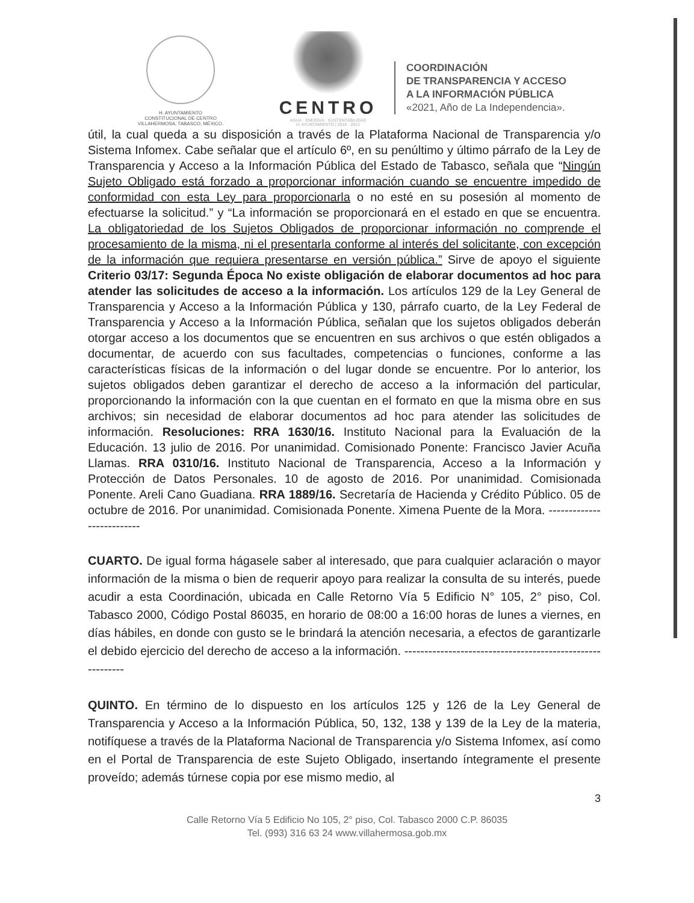H. AYUNTAMIENTO
CONSTITUCIONAL DE CENTRO
VILLAHERMOSA, TABASCO, MÉXICO.
CENTRO
AGUA · ENERGÍA · SUSTENTABILIDAD
H. AYUNTAMIENTO | 2018 · 2021
COORDINACIÓN
DE TRANSPARENCIA Y ACCESO
A LA INFORMACIÓN PÚBLICA
«2021, Año de La Independencia».
útil, la cual queda a su disposición a través de la Plataforma Nacional de Transparencia y/o Sistema Infomex. Cabe señalar que el artículo 6º, en su penúltimo y último párrafo de la Ley de Transparencia y Acceso a la Información Pública del Estado de Tabasco, señala que “Ningún Sujeto Obligado está forzado a proporcionar información cuando se encuentre impedido de conformidad con esta Ley para proporcionarla o no esté en su posesión al momento de efectuarse la solicitud.” y “La información se proporcionará en el estado en que se encuentra. La obligatoriedad de los Sujetos Obligados de proporcionar información no comprende el procesamiento de la misma, ni el presentarla conforme al interés del solicitante, con excepción de la información que requiera presentarse en versión pública.” Sirve de apoyo el siguiente Criterio 03/17: Segunda Época No existe obligación de elaborar documentos ad hoc para atender las solicitudes de acceso a la información. Los artículos 129 de la Ley General de Transparencia y Acceso a la Información Pública y 130, párrafo cuarto, de la Ley Federal de Transparencia y Acceso a la Información Pública, señalan que los sujetos obligados deberán otorgar acceso a los documentos que se encuentren en sus archivos o que estén obligados a documentar, de acuerdo con sus facultades, competencias o funciones, conforme a las características físicas de la información o del lugar donde se encuentre. Por lo anterior, los sujetos obligados deben garantizar el derecho de acceso a la información del particular, proporcionando la información con la que cuentan en el formato en que la misma obre en sus archivos; sin necesidad de elaborar documentos ad hoc para atender las solicitudes de información. Resoluciones: RRA 1630/16. Instituto Nacional para la Evaluación de la Educación. 13 julio de 2016. Por unanimidad. Comisionado Ponente: Francisco Javier Acuña Llamas. RRA 0310/16. Instituto Nacional de Transparencia, Acceso a la Información y Protección de Datos Personales. 10 de agosto de 2016. Por unanimidad. Comisionada Ponente. Areli Cano Guadiana. RRA 1889/16. Secretaría de Hacienda y Crédito Público. 05 de octubre de 2016. Por unanimidad. Comisionada Ponente. Ximena Puente de la Mora. --------------------------
CUARTO. De igual forma hágasele saber al interesado, que para cualquier aclaración o mayor información de la misma o bien de requerir apoyo para realizar la consulta de su interés, puede acudir a esta Coordinación, ubicada en Calle Retorno Vía 5 Edificio N° 105, 2° piso, Col. Tabasco 2000, Código Postal 86035, en horario de 08:00 a 16:00 horas de lunes a viernes, en días hábiles, en donde con gusto se le brindará la atención necesaria, a efectos de garantizarle el debido ejercicio del derecho de acceso a la información. ----------------------------------------------------------
QUINTO. En término de lo dispuesto en los artículos 125 y 126 de la Ley General de Transparencia y Acceso a la Información Pública, 50, 132, 138 y 139 de la Ley de la materia, notifíquese a través de la Plataforma Nacional de Transparencia y/o Sistema Infomex, así como en el Portal de Transparencia de este Sujeto Obligado, insertando íntegramente el presente proveído; además túrnese copia por ese mismo medio, al
3
Calle Retorno Vía 5 Edificio No 105, 2° piso, Col. Tabasco 2000 C.P. 86035
Tel. (993) 316 63 24 www.villahermosa.gob.mx